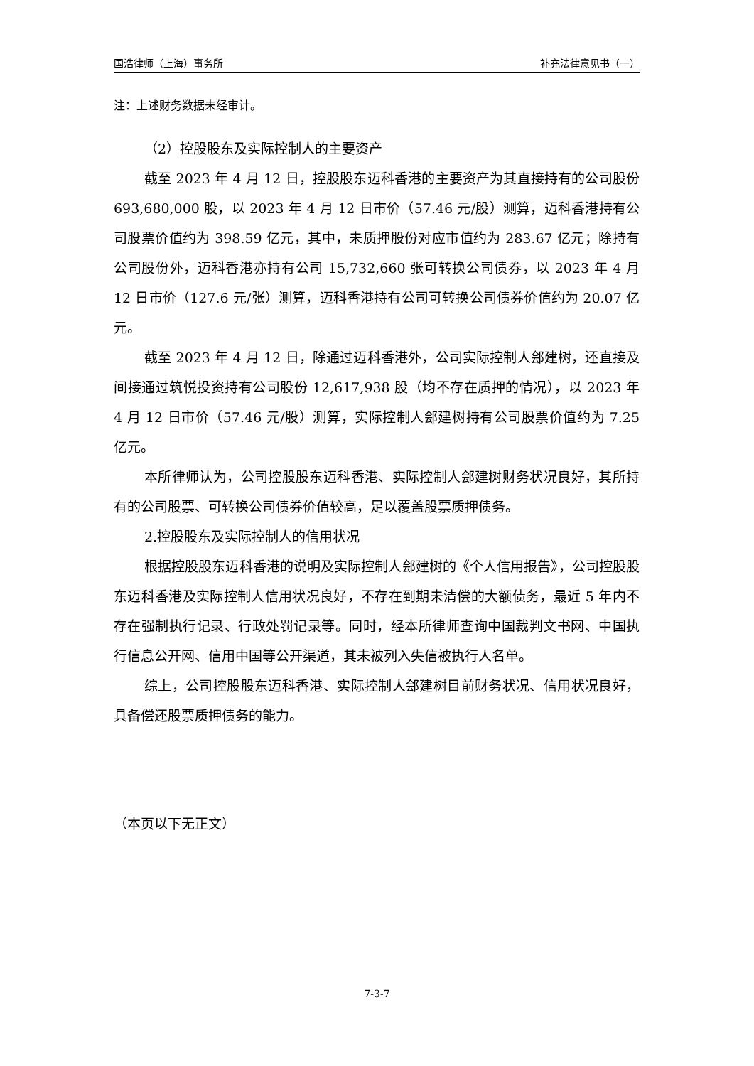国浩律师（上海）事务所 补充法律意见书（一）
注：上述财务数据未经审计。
（2）控股股东及实际控制人的主要资产
截至 2023 年 4 月 12 日，控股股东迈科香港的主要资产为其直接持有的公司股份 693,680,000 股，以 2023 年 4 月 12 日市价（57.46 元/股）测算，迈科香港持有公司股票价值约为 398.59 亿元，其中，未质押股份对应市值约为 283.67 亿元；除持有公司股份外，迈科香港亦持有公司 15,732,660 张可转换公司债券，以 2023 年 4 月 12 日市价（127.6 元/张）测算，迈科香港持有公司可转换公司债券价值约为 20.07 亿元。
截至 2023 年 4 月 12 日，除通过迈科香港外，公司实际控制人郐建树，还直接及间接通过筑悦投资持有公司股份 12,617,938 股（均不存在质押的情况），以 2023 年 4 月 12 日市价（57.46 元/股）测算，实际控制人郐建树持有公司股票价值约为 7.25 亿元。
本所律师认为，公司控股股东迈科香港、实际控制人郐建树财务状况良好，其所持有的公司股票、可转换公司债券价值较高，足以覆盖股票质押债务。
2.控股股东及实际控制人的信用状况
根据控股股东迈科香港的说明及实际控制人郐建树的《个人信用报告》，公司控股股东迈科香港及实际控制人信用状况良好，不存在到期未清偿的大额债务，最近 5 年内不存在强制执行记录、行政处罚记录等。同时，经本所律师查询中国裁判文书网、中国执行信息公开网、信用中国等公开渠道，其未被列入失信被执行人名单。
综上，公司控股股东迈科香港、实际控制人郐建树目前财务状况、信用状况良好，具备偿还股票质押债务的能力。
（本页以下无正文）
7-3-7